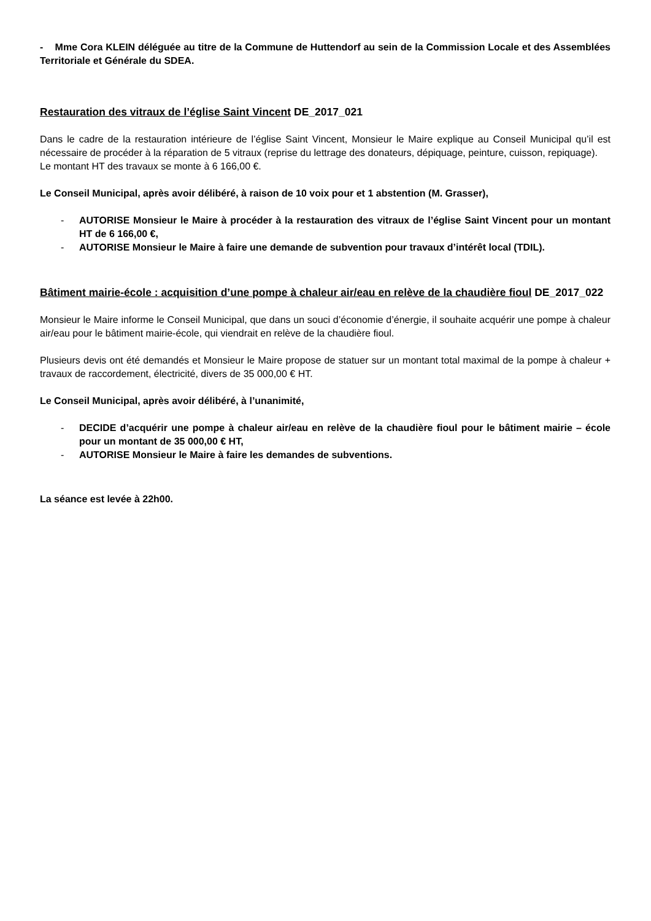- Mme Cora KLEIN déléguée au titre de la Commune de Huttendorf au sein de la Commission Locale et des Assemblées Territoriale et Générale du SDEA.
Restauration des vitraux de l’église Saint Vincent DE_2017_021
Dans le cadre de la restauration intérieure de l’église Saint Vincent, Monsieur le Maire explique au Conseil Municipal qu’il est nécessaire de procéder à la réparation de 5 vitraux (reprise du lettrage des donateurs, dépiquage, peinture, cuisson, repiquage).
Le montant HT des travaux se monte à 6 166,00 €.
Le Conseil Municipal, après avoir délibéré, à raison de 10 voix pour et 1 abstention (M. Grasser),
- AUTORISE Monsieur le Maire à procéder à la restauration des vitraux de l’église Saint Vincent pour un montant HT de 6 166,00 €,
- AUTORISE Monsieur le Maire à faire une demande de subvention pour travaux d’intérêt local (TDIL).
Bâtiment mairie-école : acquisition d’une pompe à chaleur air/eau en relève de la chaudière fioul DE_2017_022
Monsieur le Maire informe le Conseil Municipal, que dans un souci d’économie d’énergie, il souhaite acquérir une pompe à chaleur air/eau pour le bâtiment mairie-école, qui viendrait en relève de la chaudière fioul.
Plusieurs devis ont été demandés et Monsieur le Maire propose de statuer sur un montant total maximal de la pompe à chaleur + travaux de raccordement, électricité, divers de 35 000,00 € HT.
Le Conseil Municipal, après avoir délibéré, à l’unanimité,
- DECIDE d’acquérir une pompe à chaleur air/eau en relève de la chaudière fioul pour le bâtiment mairie – école pour un montant de 35 000,00 € HT,
- AUTORISE Monsieur le Maire à faire les demandes de subventions.
La séance est levée à 22h00.